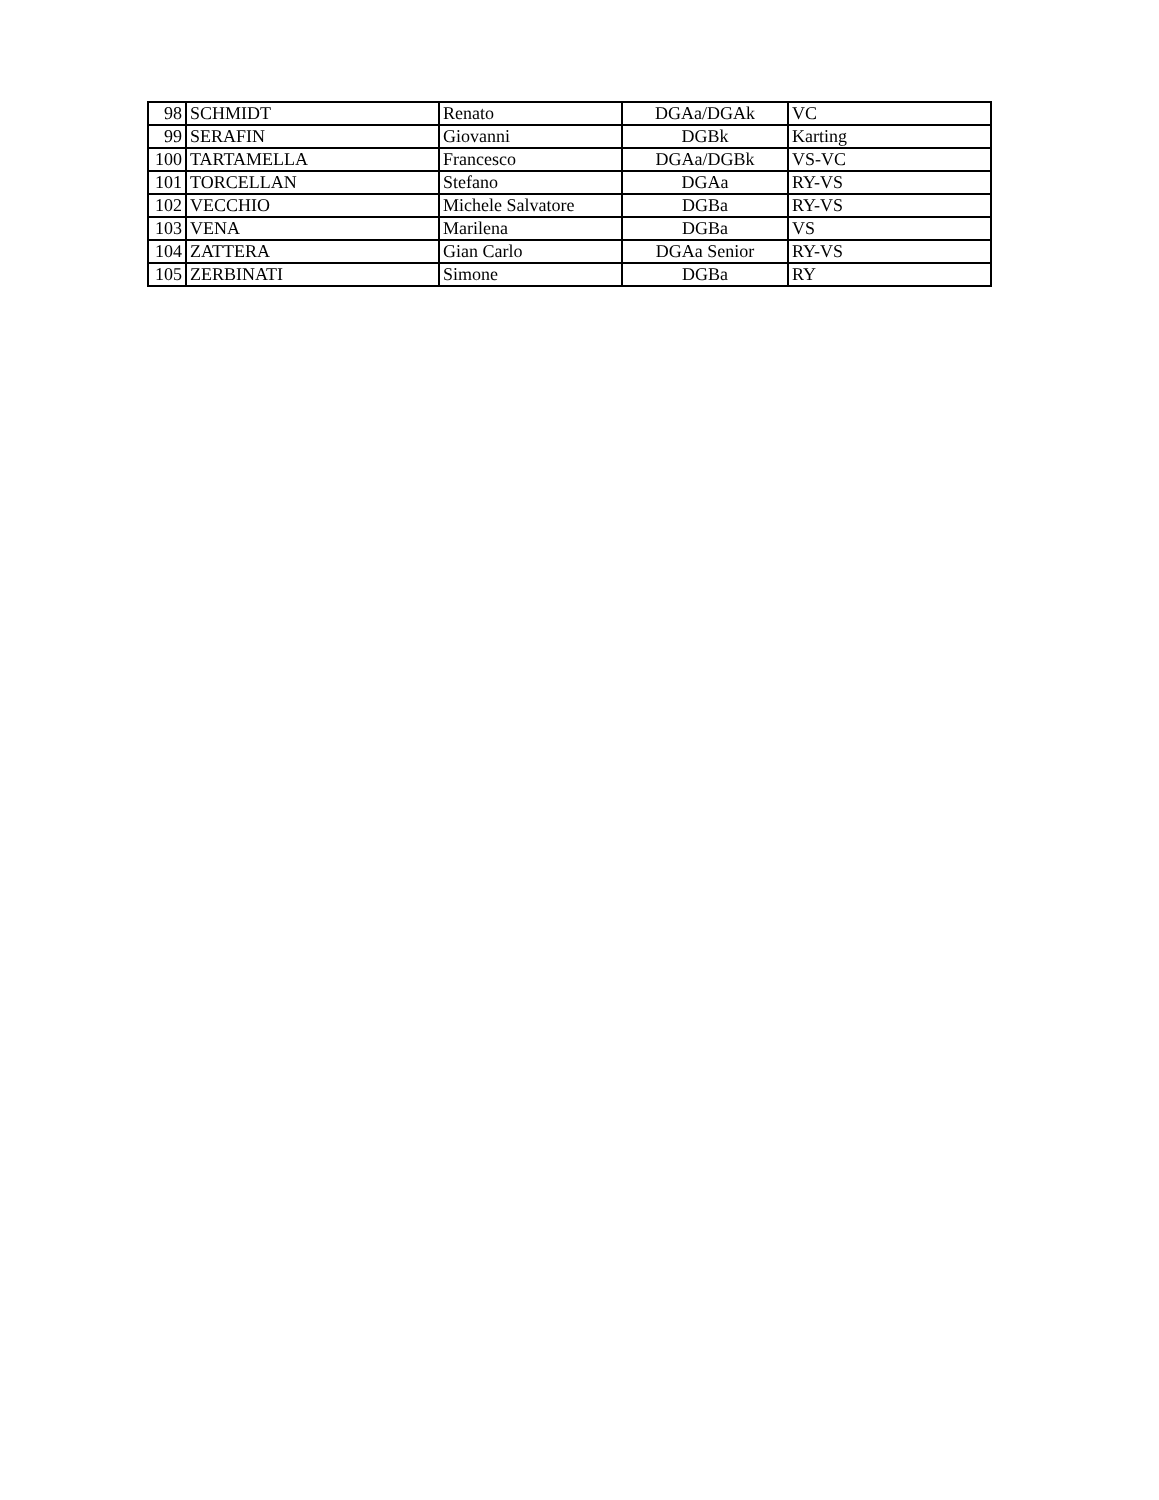| 98 | SCHMIDT | Renato | DGAa/DGAk | VC |
| 99 | SERAFIN | Giovanni | DGBk | Karting |
| 100 | TARTAMELLA | Francesco | DGAa/DGBk | VS-VC |
| 101 | TORCELLAN | Stefano | DGAa | RY-VS |
| 102 | VECCHIO | Michele Salvatore | DGBa | RY-VS |
| 103 | VENA | Marilena | DGBa | VS |
| 104 | ZATTERA | Gian Carlo | DGAa Senior | RY-VS |
| 105 | ZERBINATI | Simone | DGBa | RY |